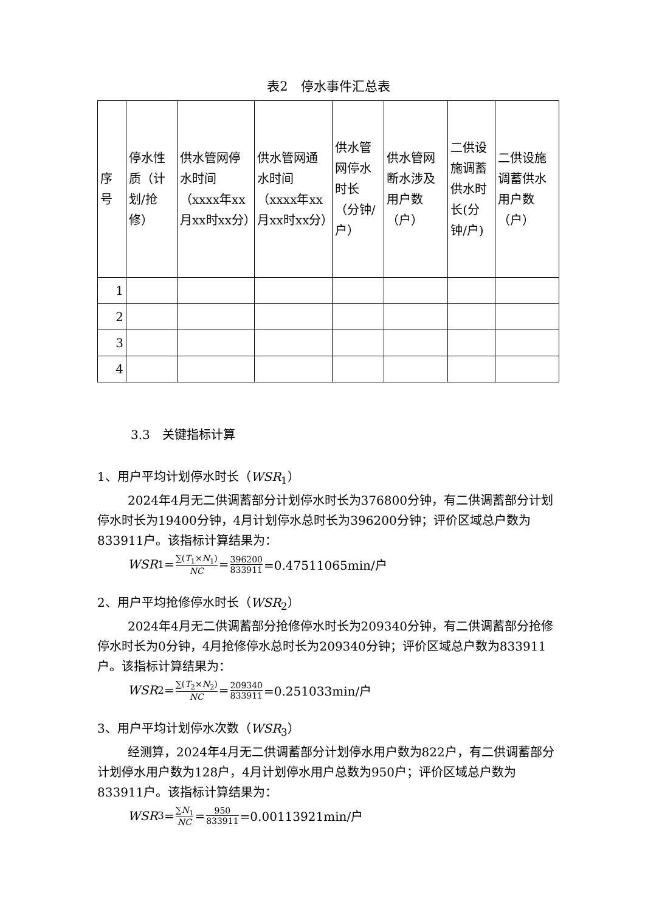表2　停水事件汇总表
| 序号 | 停水性质（计划/抢修） | 供水管网停水时间（xxxx年xx月xx时xx分） | 供水管网通水时间（xxxx年xx月xx时xx分） | 供水管网停水时长（分钟/户） | 供水管网断水涉及用户数（户） | 二供设施调蓄供水时长(分钟/户) | 二供设施调蓄供水用户数（户） |
| --- | --- | --- | --- | --- | --- | --- | --- |
| 1 | | | | | | | |
| 2 | | | | | | | |
| 3 | | | | | | | |
| 4 | | | | | | | |
3.3　关键指标计算
1、用户平均计划停水时长（WSR<sub>1</sub>）
2024年4月无二供调蓄部分计划停水时长为376800分钟，有二供调蓄部分计划停水时长为19400分钟，4月计划停水总时长为396200分钟；评价区域总户数为833911户。该指标计算结果为：
WSR<sub>1</sub> = ∑(T<sub>1</sub>×N<sub>1</sub>) NC = 396200 833911 =0.47511065min/户
2、用户平均抢修停水时长（WSR<sub>2</sub>）
2024年4月无二供调蓄部分抢修停水时长为209340分钟，有二供调蓄部分抢修停水时长为0分钟，4月抢修停水总时长为209340分钟；评价区域总户数为833911户。该指标计算结果为：
WSR<sub>2</sub> = ∑(T<sub>2</sub>×N<sub>2</sub>) NC = 209340 833911 =0.251033min/户
3、用户平均计划停水次数（WSR<sub>3</sub>）
经测算，2024年4月无二供调蓄部分计划停水用户数为822户，有二供调蓄部分计划停水用户数为128户，4月计划停水用户总数为950户；评价区域总户数为833911户。该指标计算结果为：
WSR<sub>3</sub> = ∑N<sub>1</sub> NC = 950 833911 =0.00113921min/户